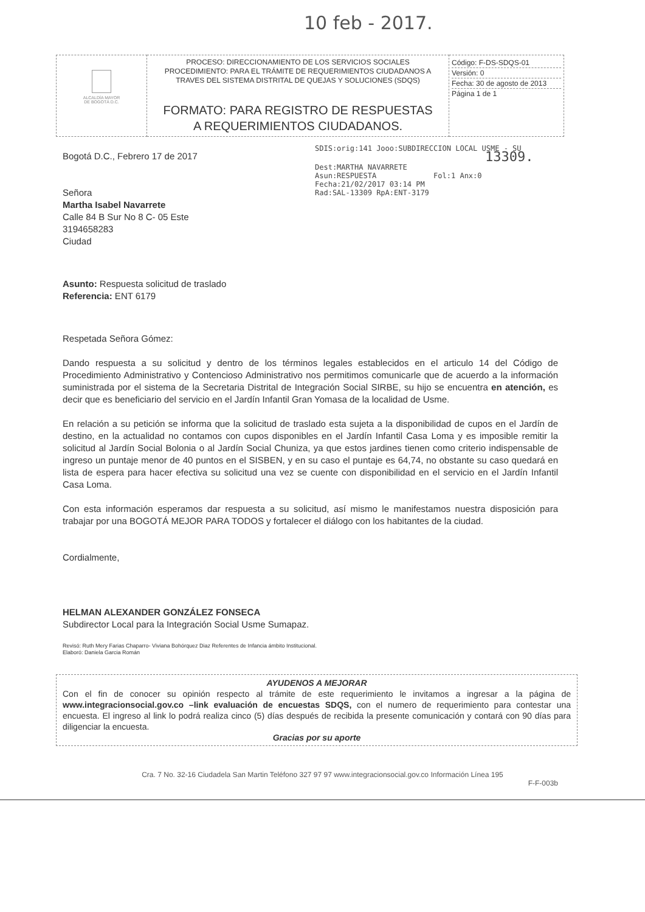10 feb - 2017.
| ALCALDÍA MAYOR DE BOGOTÁ D.C. | PROCESO: DIRECCIONAMIENTO DE LOS SERVICIOS SOCIALES PROCEDIMIENTO: PARA EL TRÁMITE DE REQUERIMIENTOS CIUDADANOS A TRAVES DEL SISTEMA DISTRITAL DE QUEJAS Y SOLUCIONES (SDQS) FORMATO: PARA REGISTRO DE RESPUESTAS A REQUERIMIENTOS CIUDADANOS. | Código: F-DS-SDQS-01 Versión: 0 Fecha: 30 de agosto de 2013 Página 1 de 1 |
SDIS:orig:141 Jooo:SUBDIRECCION LOCAL USME - SU
13309.
Dest:MARTHA NAVARRETE
Asun:RESPUESTA Fol:1 Anx:0
Fecha:21/02/2017 03:14 PM
Rad:SAL-13309 RpA:ENT-3179
Bogotá D.C., Febrero 17 de 2017
Señora
Martha Isabel Navarrete
Calle 84 B Sur No 8 C- 05 Este
3194658283
Ciudad
Asunto: Respuesta solicitud de traslado
Referencia: ENT 6179
Respetada Señora Gómez:
Dando respuesta a su solicitud y dentro de los términos legales establecidos en el articulo 14 del Código de Procedimiento Administrativo y Contencioso Administrativo nos permitimos comunicarle que de acuerdo a la información suministrada por el sistema de la Secretaria Distrital de Integración Social SIRBE, su hijo se encuentra en atención, es decir que es beneficiario del servicio en el Jardín Infantil Gran Yomasa de la localidad de Usme.
En relación a su petición se informa que la solicitud de traslado esta sujeta a la disponibilidad de cupos en el Jardín de destino, en la actualidad no contamos con cupos disponibles en el Jardín Infantil Casa Loma y es imposible remitir la solicitud al Jardín Social Bolonia o al Jardín Social Chuniza, ya que estos jardines tienen como criterio indispensable de ingreso un puntaje menor de 40 puntos en el SISBEN, y en su caso el puntaje es 64,74, no obstante su caso quedará en lista de espera para hacer efectiva su solicitud una vez se cuente con disponibilidad en el servicio en el Jardín Infantil Casa Loma.
Con esta información esperamos dar respuesta a su solicitud, así mismo le manifestamos nuestra disposición para trabajar por una BOGOTÁ MEJOR PARA TODOS y fortalecer el diálogo con los habitantes de la ciudad.
Cordialmente,
HELMAN ALEXANDER GONZÁLEZ FONSECA
Subdirector Local para la Integración Social Usme Sumapaz.
Revisó: Ruth Mery Farias Chaparro- Viviana Bohórquez Diaz Referentes de Infancia ámbito Institucional.
Elaboró: Daniela Garcia Román
AYUDENOS A MEJORAR
Con el fin de conocer su opinión respecto al trámite de este requerimiento le invitamos a ingresar a la página de www.integracionsocial.gov.co –link evaluación de encuestas SDQS, con el numero de requerimiento para contestar una encuesta. El ingreso al link lo podrá realiza cinco (5) días después de recibida la presente comunicación y contará con 90 días para diligenciar la encuesta.
Gracias por su aporte
Cra. 7 No. 32-16 Ciudadela San Martin Teléfono 327 97 97 www.integracionsocial.gov.co Información Línea 195
F-F-003b